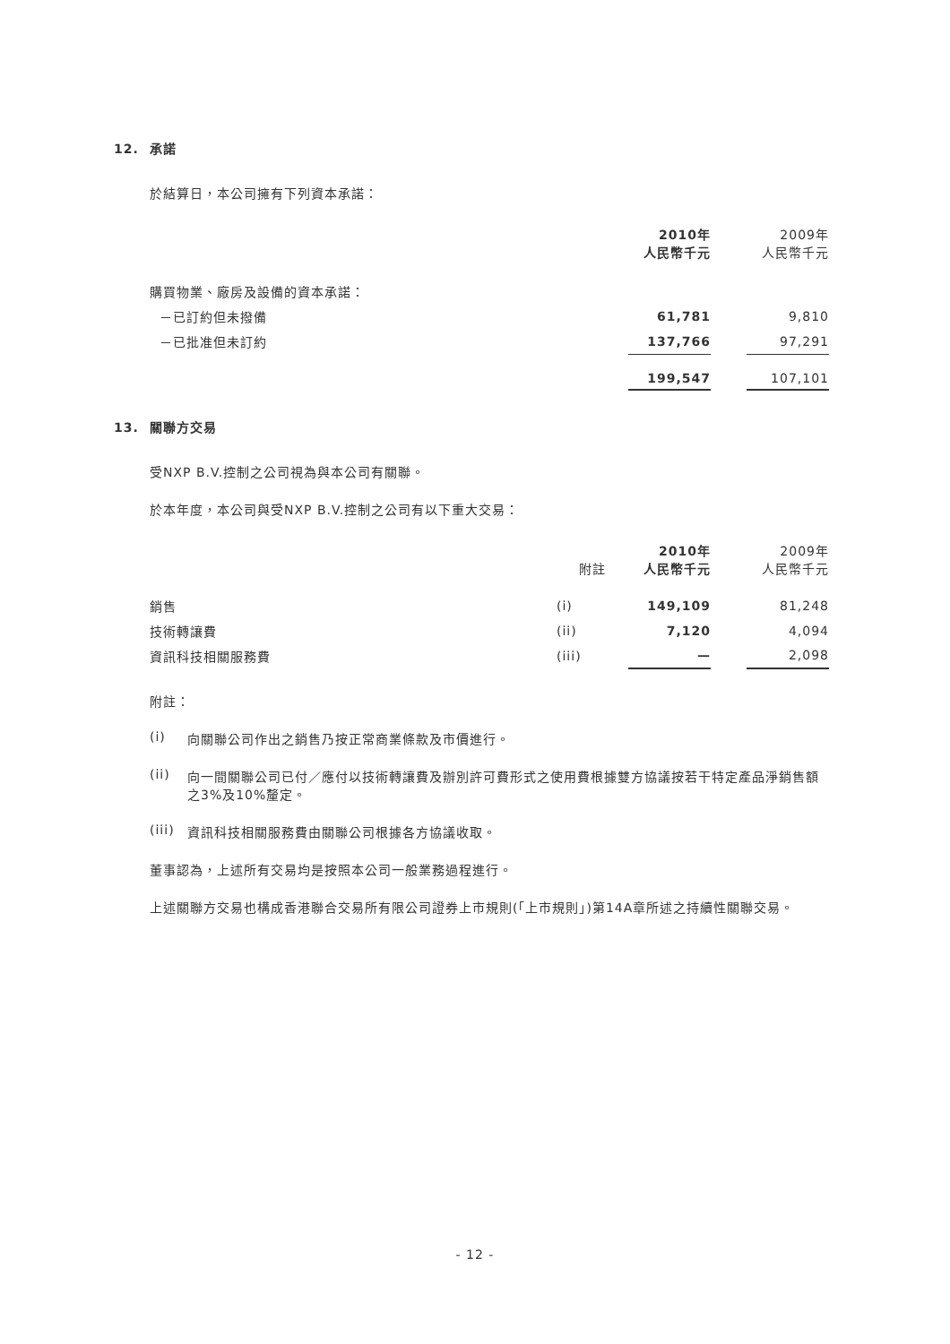12. 承諾
於結算日，本公司擁有下列資本承諾：
| | 2010年 人民幣千元 | | 2009年 人民幣千元 |
| 購買物業、廠房及設備的資本承諾： | | | |
| －已訂約但未撥備 | 61,781 | | 9,810 |
| －已批准但未訂約 | 137,766 | | 97,291 |
| | 199,547 | | 107,101 |
13. 關聯方交易
受NXP B.V.控制之公司視為與本公司有關聯。
於本年度，本公司與受NXP B.V.控制之公司有以下重大交易：
| | 附註 | 2010年 人民幣千元 | | 2009年 人民幣千元 |
| 銷售 | (i) | 149,109 | | 81,248 |
| 技術轉讓費 | (ii) | 7,120 | | 4,094 |
| 資訊科技相關服務費 | (iii) | — | | 2,098 |
附註：
(i) 向關聯公司作出之銷售乃按正常商業條款及市價進行。
(ii) 向一間關聯公司已付／應付以技術轉讓費及辦別許可費形式之使用費根據雙方協議按若干特定產品淨銷售額之3%及10%釐定。
(iii)
資訊科技相關服務費由關聯公司根據各方協議收取。
董事認為，上述所有交易均是按照本公司一般業務過程進行。
上述關聯方交易也構成香港聯合交易所有限公司證券上市規則(「上市規則」)第14A章所述之持續性關聯交易。
- 12 -